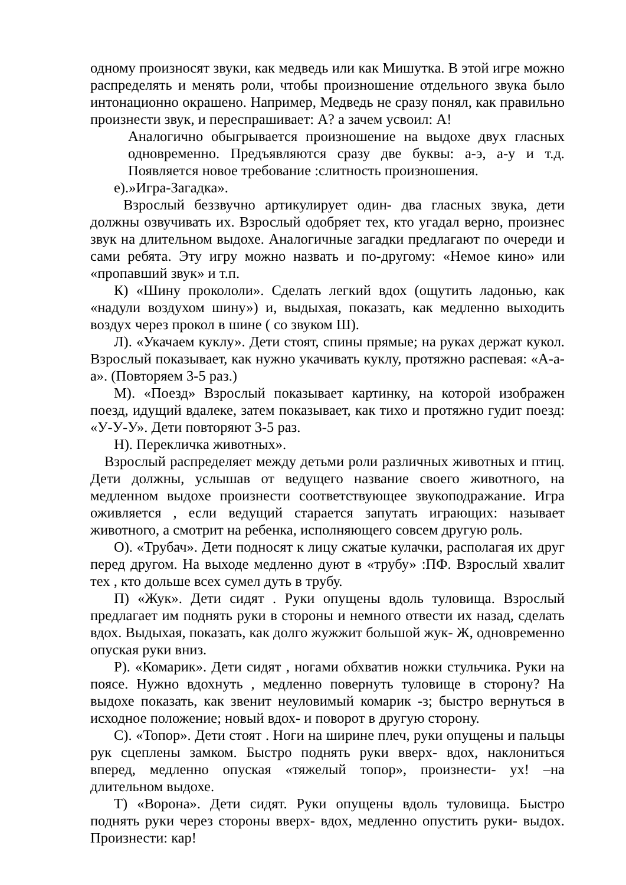одному произносят звуки, как медведь или как Мишутка. В этой игре можно распределять и менять роли, чтобы произношение отдельного звука было интонационно окрашено. Например, Медведь не сразу понял, как правильно произнести звук, и переспрашивает: А? а зачем усвоил: А!
Аналогично обыгрывается произношение на выдохе двух гласных одновременно. Предъявляются сразу две буквы: а-э, а-у и т.д. Появляется новое требование :слитность произношения.
е).»Игра-Загадка».
Взрослый беззвучно артикулирует один- два гласных звука, дети должны озвучивать их. Взрослый одобряет тех, кто угадал верно, произнес звук на длительном выдохе. Аналогичные загадки предлагают по очереди и сами ребята. Эту игру можно назвать и по-другому: «Немое кино» или «пропавший звук» и т.п.
К) «Шину прокололи». Сделать легкий вдох (ощутить ладонью, как «надули воздухом шину») и, выдыхая, показать, как медленно выходить воздух через прокол в шине ( со звуком Ш).
Л). «Укачаем куклу». Дети стоят, спины прямые; на руках держат кукол. Взрослый показывает, как нужно укачивать куклу, протяжно распевая: «А-а-а». (Повторяем 3-5 раз.)
М). «Поезд» Взрослый показывает картинку, на которой изображен поезд, идущий вдалеке, затем показывает, как тихо и протяжно гудит поезд: «У-У-У». Дети повторяют 3-5 раз.
Н). Перекличка животных».
Взрослый распределяет между детьми роли различных животных и птиц. Дети должны, услышав от ведущего название своего животного, на медленном выдохе произнести соответствующее звукоподражание. Игра оживляется , если ведущий старается запутать играющих: называет животного, а смотрит на ребенка, исполняющего совсем другую роль.
О). «Трубач». Дети подносят к лицу сжатые кулачки, располагая их друг перед другом. На выходе медленно дуют в «трубу» :ПФ. Взрослый хвалит тех , кто дольше всех сумел дуть в трубу.
П) «Жук». Дети сидят . Руки опущены вдоль туловища. Взрослый предлагает им поднять руки в стороны и немного отвести их назад, сделать вдох. Выдыхая, показать, как долго жужжит большой жук- Ж, одновременно опуская руки вниз.
Р). «Комарик». Дети сидят , ногами обхватив ножки стульчика. Руки на поясе. Нужно вдохнуть , медленно повернуть туловище в сторону? На выдохе показать, как звенит неуловимый комарик -з; быстро вернуться в исходное положение; новый вдох- и поворот в другую сторону.
С). «Топор». Дети стоят . Ноги на ширине плеч, руки опущены и пальцы рук сцеплены замком. Быстро поднять руки вверх- вдох, наклониться вперед, медленно опуская «тяжелый топор», произнести- ух! –на длительном выдохе.
Т) «Ворона». Дети сидят. Руки опущены вдоль туловища. Быстро поднять руки через стороны вверх- вдох, медленно опустить руки- выдох. Произнести: кар!